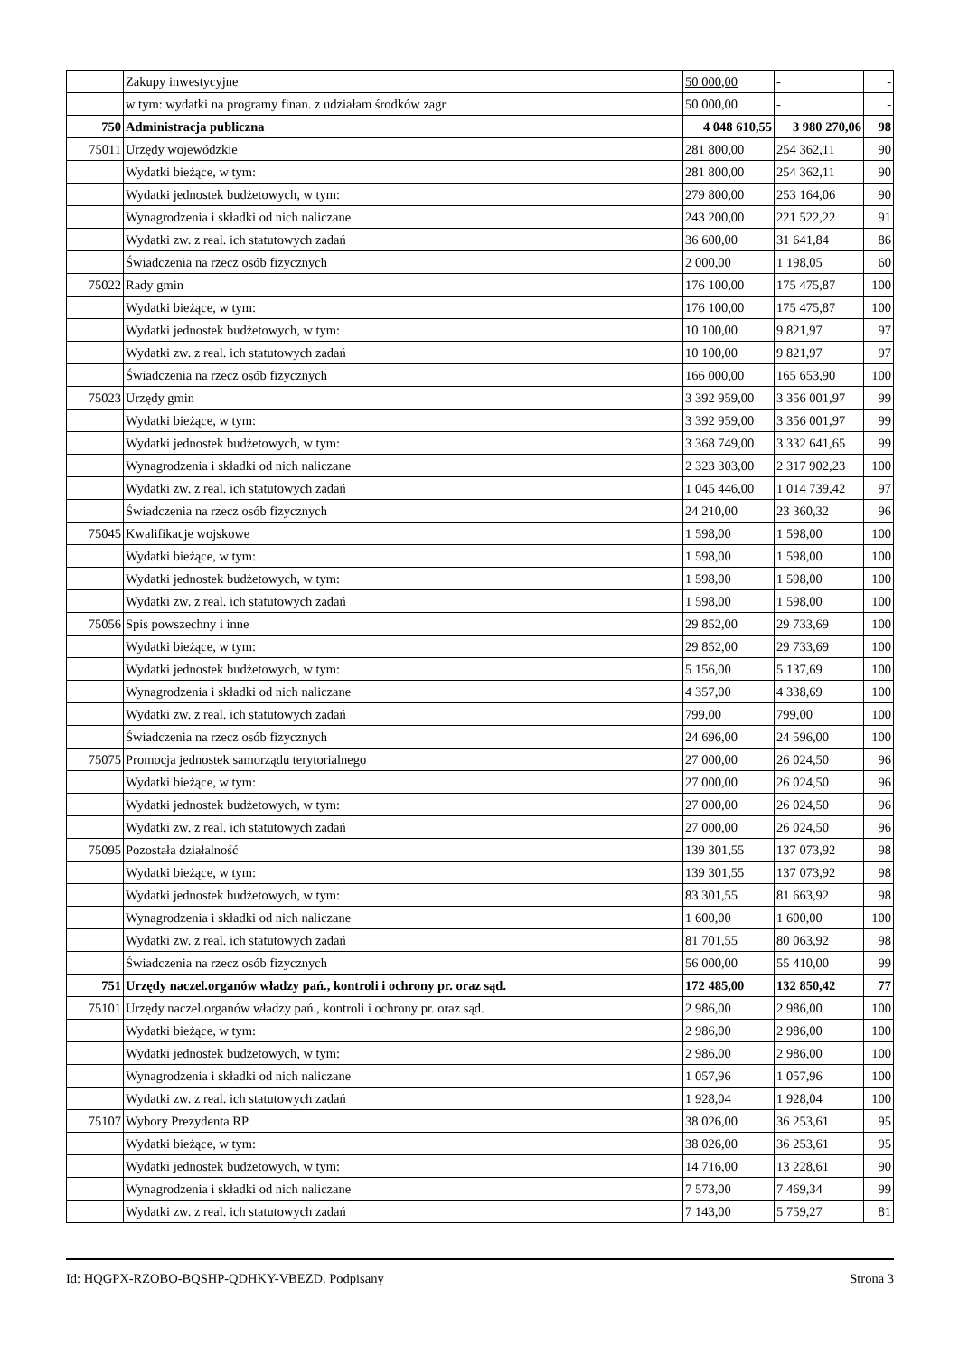| | Zakupy inwestycyjne | 50 000,00 | - | - |
| | w tym: wydatki na programy finan. z udziałam środków zagr. | 50 000,00 | - | - |
| 750 | Administracja publiczna | 4 048 610,55 | 3 980 270,06 | 98 |
| 75011 | Urzędy wojewódzkie | 281 800,00 | 254 362,11 | 90 |
| | Wydatki bieżące, w tym: | 281 800,00 | 254 362,11 | 90 |
| | Wydatki jednostek budżetowych, w tym: | 279 800,00 | 253 164,06 | 90 |
| | Wynagrodzenia i składki od nich naliczane | 243 200,00 | 221 522,22 | 91 |
| | Wydatki zw. z real. ich statutowych zadań | 36 600,00 | 31 641,84 | 86 |
| | Świadczenia na rzecz osób fizycznych | 2 000,00 | 1 198,05 | 60 |
| 75022 | Rady gmin | 176 100,00 | 175 475,87 | 100 |
| | Wydatki bieżące, w tym: | 176 100,00 | 175 475,87 | 100 |
| | Wydatki jednostek budżetowych, w tym: | 10 100,00 | 9 821,97 | 97 |
| | Wydatki zw. z real. ich statutowych zadań | 10 100,00 | 9 821,97 | 97 |
| | Świadczenia na rzecz osób fizycznych | 166 000,00 | 165 653,90 | 100 |
| 75023 | Urzędy gmin | 3 392 959,00 | 3 356 001,97 | 99 |
| | Wydatki bieżące, w tym: | 3 392 959,00 | 3 356 001,97 | 99 |
| | Wydatki jednostek budżetowych, w tym: | 3 368 749,00 | 3 332 641,65 | 99 |
| | Wynagrodzenia i składki od nich naliczane | 2 323 303,00 | 2 317 902,23 | 100 |
| | Wydatki zw. z real. ich statutowych zadań | 1 045 446,00 | 1 014 739,42 | 97 |
| | Świadczenia na rzecz osób fizycznych | 24 210,00 | 23 360,32 | 96 |
| 75045 | Kwalifikacje wojskowe | 1 598,00 | 1 598,00 | 100 |
| | Wydatki bieżące, w tym: | 1 598,00 | 1 598,00 | 100 |
| | Wydatki jednostek budżetowych, w tym: | 1 598,00 | 1 598,00 | 100 |
| | Wydatki zw. z real. ich statutowych zadań | 1 598,00 | 1 598,00 | 100 |
| 75056 | Spis powszechny i inne | 29 852,00 | 29 733,69 | 100 |
| | Wydatki bieżące, w tym: | 29 852,00 | 29 733,69 | 100 |
| | Wydatki jednostek budżetowych, w tym: | 5 156,00 | 5 137,69 | 100 |
| | Wynagrodzenia i składki od nich naliczane | 4 357,00 | 4 338,69 | 100 |
| | Wydatki zw. z real. ich statutowych zadań | 799,00 | 799,00 | 100 |
| | Świadczenia na rzecz osób fizycznych | 24 696,00 | 24 596,00 | 100 |
| 75075 | Promocja jednostek samorządu terytorialnego | 27 000,00 | 26 024,50 | 96 |
| | Wydatki bieżące, w tym: | 27 000,00 | 26 024,50 | 96 |
| | Wydatki jednostek budżetowych, w tym: | 27 000,00 | 26 024,50 | 96 |
| | Wydatki zw. z real. ich statutowych zadań | 27 000,00 | 26 024,50 | 96 |
| 75095 | Pozostała działalność | 139 301,55 | 137 073,92 | 98 |
| | Wydatki bieżące, w tym: | 139 301,55 | 137 073,92 | 98 |
| | Wydatki jednostek budżetowych, w tym: | 83 301,55 | 81 663,92 | 98 |
| | Wynagrodzenia i składki od nich naliczane | 1 600,00 | 1 600,00 | 100 |
| | Wydatki zw. z real. ich statutowych zadań | 81 701,55 | 80 063,92 | 98 |
| | Świadczenia na rzecz osób fizycznych | 56 000,00 | 55 410,00 | 99 |
| 751 | Urzędy naczel.organów władzy pań., kontroli i ochrony pr. oraz sąd. | 172 485,00 | 132 850,42 | 77 |
| 75101 | Urzędy naczel.organów władzy pań., kontroli i ochrony pr. oraz sąd. | 2 986,00 | 2 986,00 | 100 |
| | Wydatki bieżące, w tym: | 2 986,00 | 2 986,00 | 100 |
| | Wydatki jednostek budżetowych, w tym: | 2 986,00 | 2 986,00 | 100 |
| | Wynagrodzenia i składki od nich naliczane | 1 057,96 | 1 057,96 | 100 |
| | Wydatki zw. z real. ich statutowych zadań | 1 928,04 | 1 928,04 | 100 |
| 75107 | Wybory Prezydenta RP | 38 026,00 | 36 253,61 | 95 |
| | Wydatki bieżące, w tym: | 38 026,00 | 36 253,61 | 95 |
| | Wydatki jednostek budżetowych, w tym: | 14 716,00 | 13 228,61 | 90 |
| | Wynagrodzenia i składki od nich naliczane | 7 573,00 | 7 469,34 | 99 |
| | Wydatki zw. z real. ich statutowych zadań | 7 143,00 | 5 759,27 | 81 |
Id: HQGPX-RZOBO-BQSHP-QDHKY-VBEZD. Podpisany Strona 3